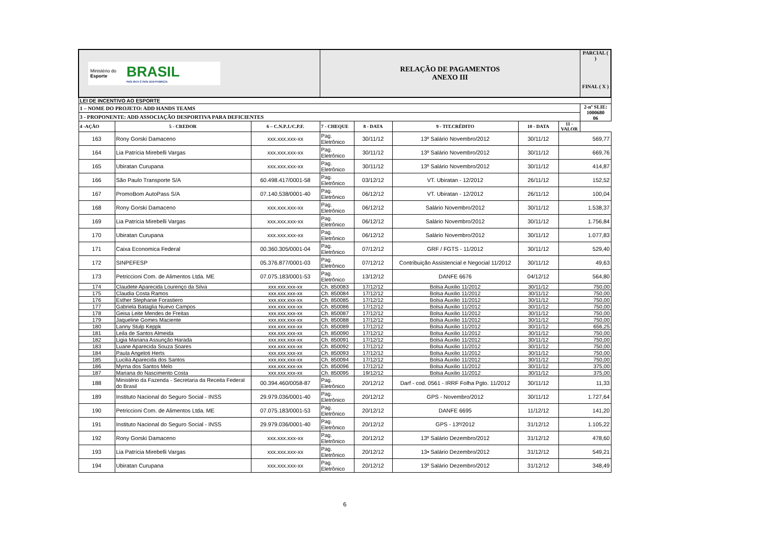| Ministério do Esporte BRASIL PAÍS RICO É PAÍS SEM POBREZA | | | RELAÇÃO DE PAGAMENTOS ANEXO III | | | | | PARCIAL ( ) FINAL ( X ) |
| LEI DE INCENTIVO AO ESPORTE | | | | | | | | |
| 1 – NOME DO PROJETO: ADD HANDS TEAMS | | | | | | | | 2-nº SLIE: 1000680 06 |
| 3 - PROPONENTE: ADD ASSOCIAÇÃO DESPORTIVA PARA DEFICIENTES | | | | | | | | |
| 4 -AÇÃO | 5 - CREDOR | 6 – C.N.P.J./C.P.F. | 7 - CHEQUE | 8 - DATA | 9 - TIT.CRÉDITO | 10 - DATA | 11 - VALOR | |
| 163 | Rony Gorski Damaceno | xxx.xxx.xxx-xx | Pag. Eletrônico | 30/11/12 | 13º Salário Novembro/2012 | 30/11/12 | 569,77 | |
| 164 | Lia Patrícia Mirebelli Vargas | xxx.xxx.xxx-xx | Pag. Eletrônico | 30/11/12 | 13º Salário Novembro/2012 | 30/11/12 | 669,76 | |
| 165 | Ubiratan Curupana | xxx.xxx.xxx-xx | Pag. Eletrônico | 30/11/12 | 13º Salário Novembro/2012 | 30/11/12 | 414,87 | |
| 166 | São Paulo Transporte S/A | 60.498.417/0001-58 | Pag. Eletrônico | 03/12/12 | VT. Ubiratan - 12/2012 | 26/11/12 | 152,52 | |
| 167 | PromoBom AutoPass S/A | 07.140.538/0001-40 | Pag. Eletrônico | 06/12/12 | VT. Ubiratan - 12/2012 | 26/11/12 | 100,04 | |
| 168 | Rony Gorski Damaceno | xxx.xxx.xxx-xx | Pag. Eletrônico | 06/12/12 | Salário Novembro/2012 | 30/11/12 | 1.538,37 | |
| 169 | Lia Patrícia Mirebelli Vargas | xxx.xxx.xxx-xx | Pag. Eletrônico | 06/12/12 | Salário Novembro/2012 | 30/11/12 | 1.756,84 | |
| 170 | Ubiratan Curupana | xxx.xxx.xxx-xx | Pag. Eletrônico | 06/12/12 | Salário Novembro/2012 | 30/11/12 | 1.077,83 | |
| 171 | Caixa Economica Federal | 00.360.305/0001-04 | Pag. Eletrônico | 07/12/12 | GRF / FGTS - 11/2012 | 30/11/12 | 529,40 | |
| 172 | SINPEFESP | 05.376.877/0001-03 | Pag. Eletrônico | 07/12/12 | Contribuição Assistencial e Negocial 11/2012 | 30/11/12 | 49,63 | |
| 173 | Petriccioni Com. de Alimentos Ltda. ME | 07.075.183/0001-53 | Pag. Eletrônico | 13/12/12 | DANFE 6676 | 04/12/12 | 564,80 | |
| 174 | Claudete Aparecida Lourenço da Silva | xxx.xxx.xxx-xx | Ch. 850083 | 17/12/12 | Bolsa Auxilio 11/2012 | 30/11/12 | 750,00 | |
| 175 | Claudia Costa Ramos | xxx.xxx.xxx-xx | Ch. 850084 | 17/12/12 | Bolsa Auxilio 11/2012 | 30/11/12 | 750,00 | |
| 176 | Esther Stephanie Forastiero | xxx.xxx.xxx-xx | Ch. 850085 | 17/12/12 | Bolsa Auxilio 11/2012 | 30/11/12 | 750,00 | |
| 177 | Gabriela Bataglia Nuevo Campos | xxx.xxx.xxx-xx | Ch. 850086 | 17/12/12 | Bolsa Auxilio 11/2012 | 30/11/12 | 750,00 | |
| 178 | Geisa Leite Mendes de Freitas | xxx.xxx.xxx-xx | Ch. 850087 | 17/12/12 | Bolsa Auxilio 11/2012 | 30/11/12 | 750,00 | |
| 179 | Jaqueline Gomes Maciente | xxx.xxx.xxx-xx | Ch. 850088 | 17/12/12 | Bolsa Auxilio 11/2012 | 30/11/12 | 750,00 | |
| 180 | Lanny Stulp Keppk | xxx.xxx.xxx-xx | Ch. 850089 | 17/12/12 | Bolsa Auxilio 11/2012 | 30/11/12 | 656,25 | |
| 181 | Leila de Santos Almeida | xxx.xxx.xxx-xx | Ch. 850090 | 17/12/12 | Bolsa Auxilio 11/2012 | 30/11/12 | 750,00 | |
| 182 | Ligia Mariana Assunção Harada | xxx.xxx.xxx-xx | Ch. 850091 | 17/12/12 | Bolsa Auxilio 11/2012 | 30/11/12 | 750,00 | |
| 183 | Luane Aparecida Souza Soares | xxx.xxx.xxx-xx | Ch. 850092 | 17/12/12 | Bolsa Auxilio 11/2012 | 30/11/12 | 750,00 | |
| 184 | Paula Angeloti Herts | xxx.xxx.xxx-xx | Ch. 850093 | 17/12/12 | Bolsa Auxilio 11/2012 | 30/11/12 | 750,00 | |
| 185 | Lucilia Aparecida dos Santos | xxx.xxx.xxx-xx | Ch. 850094 | 17/12/12 | Bolsa Auxilio 11/2012 | 30/11/12 | 750,00 | |
| 186 | Myrna dos Santos Melo | xxx.xxx.xxx-xx | Ch. 850096 | 17/12/12 | Bolsa Auxilio 11/2012 | 30/11/12 | 375,00 | |
| 187 | Mariana do Nascimento Costa | xxx.xxx.xxx-xx | Ch. 850095 | 19/12/12 | Bolsa Auxilio 11/2012 | 30/11/12 | 375,00 | |
| 188 | Ministério da Fazenda - Secretaria da Receita Federal do Brasil | 00.394.460/0058-87 | Pag. Eletrônico | 20/12/12 | Darf - cod. 0561 - IRRF Folha Pgto. 11/2012 | 30/11/12 | 11,33 | |
| 189 | Instituto Nacional do Seguro Social - INSS | 29.979.036/0001-40 | Pag. Eletrônico | 20/12/12 | GPS - Novembro/2012 | 30/11/12 | 1.727,64 | |
| 190 | Petriccioni Com. de Alimentos Ltda. ME | 07.075.183/0001-53 | Pag. Eletrônico | 20/12/12 | DANFE 6695 | 11/12/12 | 141,20 | |
| 191 | Instituto Nacional do Seguro Social - INSS | 29.979.036/0001-40 | Pag. Eletrônico | 20/12/12 | GPS - 13º/2012 | 31/12/12 | 1.105,22 | |
| 192 | Rony Gorski Damaceno | xxx.xxx.xxx-xx | Pag. Eletrônico | 20/12/12 | 13º Salário Dezembro/2012 | 31/12/12 | 478,60 | |
| 193 | Lia Patrícia Mirebelli Vargas | xxx.xxx.xxx-xx | Pag. Eletrônico | 20/12/12 | 13• Salário Dezembro/2012 | 31/12/12 | 549,21 | |
| 194 | Ubiratan Curupana | xxx.xxx.xxx-xx | Pag. Eletrônico | 20/12/12 | 13º Salário Dezembro/2012 | 31/12/12 | 348,49 | |
6